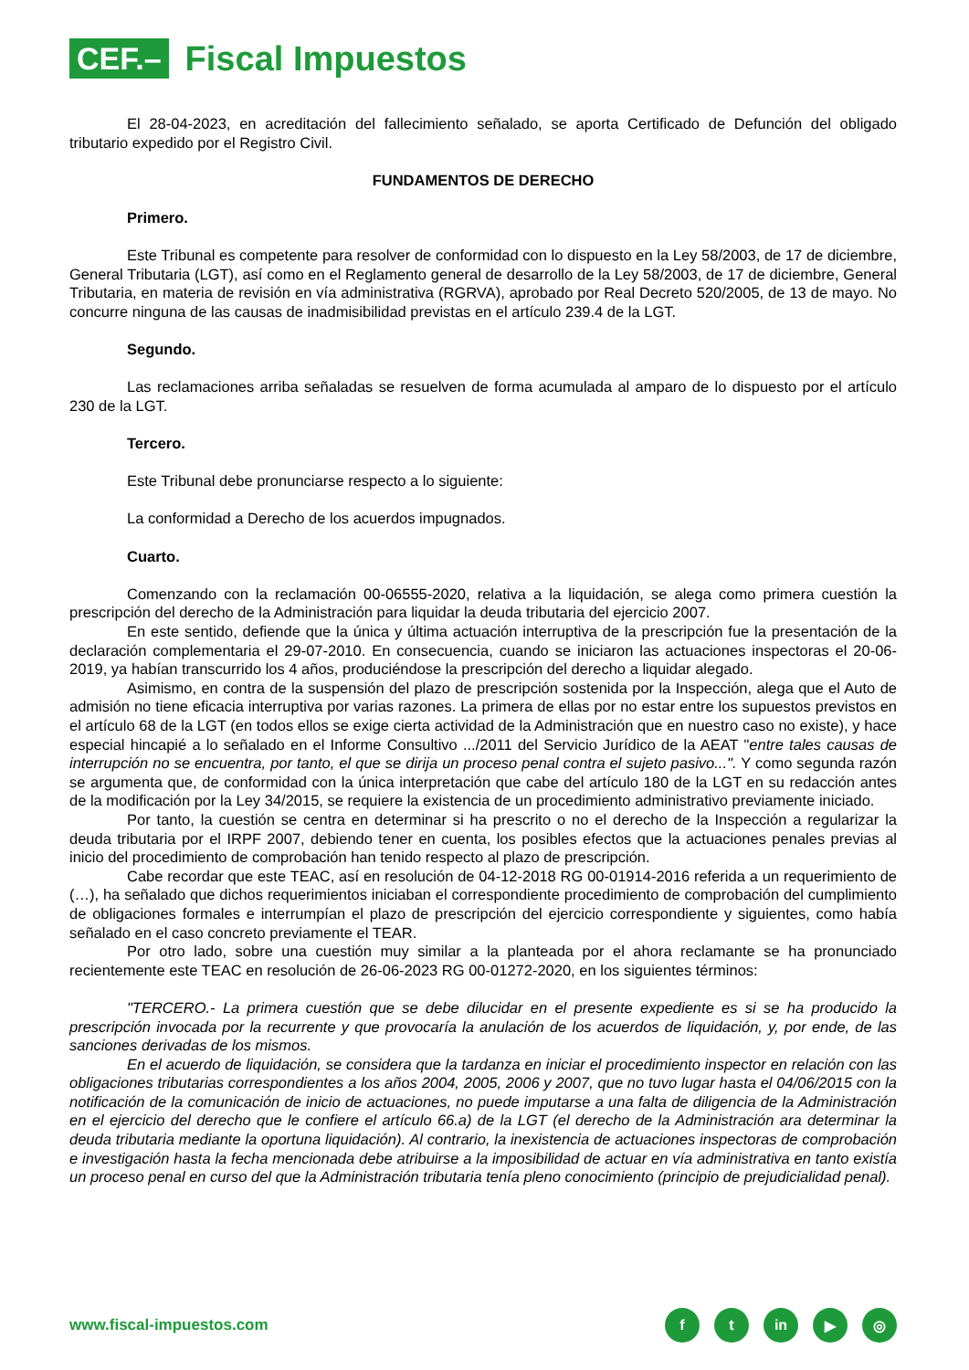CEF.–
Fiscal Impuestos
El 28-04-2023, en acreditación del fallecimiento señalado, se aporta Certificado de Defunción del obligado tributario expedido por el Registro Civil.
FUNDAMENTOS DE DERECHO
Primero.
Este Tribunal es competente para resolver de conformidad con lo dispuesto en la Ley 58/2003, de 17 de diciembre, General Tributaria (LGT), así como en el Reglamento general de desarrollo de la Ley 58/2003, de 17 de diciembre, General Tributaria, en materia de revisión en vía administrativa (RGRVA), aprobado por Real Decreto 520/2005, de 13 de mayo. No concurre ninguna de las causas de inadmisibilidad previstas en el artículo 239.4 de la LGT.
Segundo.
Las reclamaciones arriba señaladas se resuelven de forma acumulada al amparo de lo dispuesto por el artículo 230 de la LGT.
Tercero.
Este Tribunal debe pronunciarse respecto a lo siguiente:
La conformidad a Derecho de los acuerdos impugnados.
Cuarto.
Comenzando con la reclamación 00-06555-2020, relativa a la liquidación, se alega como primera cuestión la prescripción del derecho de la Administración para liquidar la deuda tributaria del ejercicio 2007.
En este sentido, defiende que la única y última actuación interruptiva de la prescripción fue la presentación de la declaración complementaria el 29-07-2010. En consecuencia, cuando se iniciaron las actuaciones inspectoras el 20-06-2019, ya habían transcurrido los 4 años, produciéndose la prescripción del derecho a liquidar alegado.
Asimismo, en contra de la suspensión del plazo de prescripción sostenida por la Inspección, alega que el Auto de admisión no tiene eficacia interruptiva por varias razones. La primera de ellas por no estar entre los supuestos previstos en el artículo 68 de la LGT (en todos ellos se exige cierta actividad de la Administración que en nuestro caso no existe), y hace especial hincapié a lo señalado en el Informe Consultivo .../2011 del Servicio Jurídico de la AEAT "entre tales causas de interrupción no se encuentra, por tanto, el que se dirija un proceso penal contra el sujeto pasivo...". Y como segunda razón se argumenta que, de conformidad con la única interpretación que cabe del artículo 180 de la LGT en su redacción antes de la modificación por la Ley 34/2015, se requiere la existencia de un procedimiento administrativo previamente iniciado.
Por tanto, la cuestión se centra en determinar si ha prescrito o no el derecho de la Inspección a regularizar la deuda tributaria por el IRPF 2007, debiendo tener en cuenta, los posibles efectos que la actuaciones penales previas al inicio del procedimiento de comprobación han tenido respecto al plazo de prescripción.
Cabe recordar que este TEAC, así en resolución de 04-12-2018 RG 00-01914-2016 referida a un requerimiento de (…), ha señalado que dichos requerimientos iniciaban el correspondiente procedimiento de comprobación del cumplimiento de obligaciones formales e interrumpían el plazo de prescripción del ejercicio correspondiente y siguientes, como había señalado en el caso concreto previamente el TEAR.
Por otro lado, sobre una cuestión muy similar a la planteada por el ahora reclamante se ha pronunciado recientemente este TEAC en resolución de 26-06-2023 RG 00-01272-2020, en los siguientes términos:
"TERCERO.- La primera cuestión que se debe dilucidar en el presente expediente es si se ha producido la prescripción invocada por la recurrente y que provocaría la anulación de los acuerdos de liquidación, y, por ende, de las sanciones derivadas de los mismos.
En el acuerdo de liquidación, se considera que la tardanza en iniciar el procedimiento inspector en relación con las obligaciones tributarias correspondientes a los años 2004, 2005, 2006 y 2007, que no tuvo lugar hasta el 04/06/2015 con la notificación de la comunicación de inicio de actuaciones, no puede imputarse a una falta de diligencia de la Administración en el ejercicio del derecho que le confiere el artículo 66.a) de la LGT (el derecho de la Administración ara determinar la deuda tributaria mediante la oportuna liquidación). Al contrario, la inexistencia de actuaciones inspectoras de comprobación e investigación hasta la fecha mencionada debe atribuirse a la imposibilidad de actuar en vía administrativa en tanto existía un proceso penal en curso del que la Administración tributaria tenía pleno conocimiento (principio de prejudicialidad penal).
www.fiscal-impuestos.com
ft in ▶ ◎